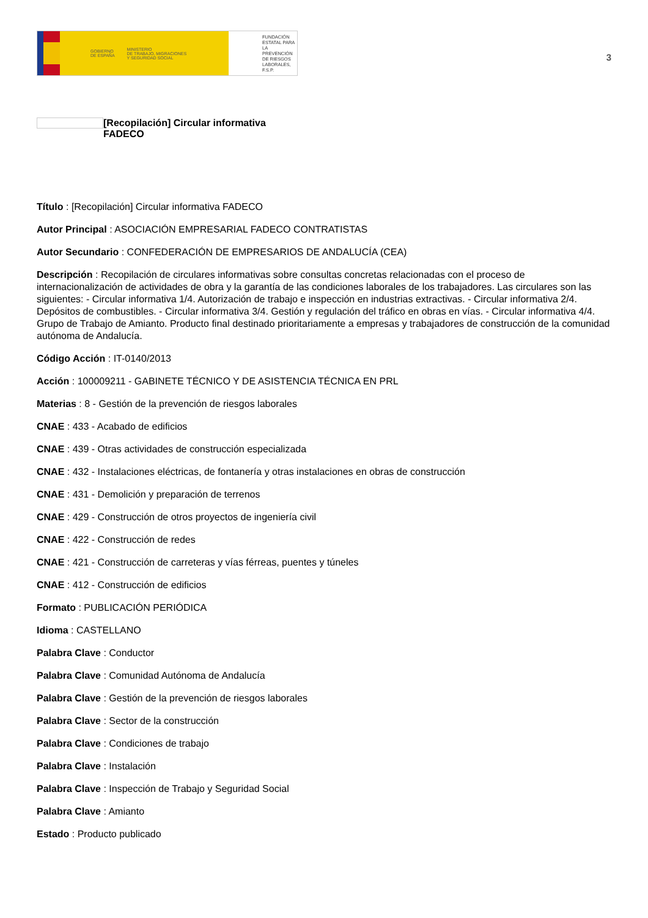GOBIERNO
DE ESPAÑA MINISTERIO
DE TRABAJO, MIGRACIONES
Y SEGURIDAD SOCIAL
FUNDACIÓN
ESTATAL PARA
LA PREVENCIÓN
DE RIESGOS
LABORALES, F.S.P.
3
[Recopilación] Circular informativa
FADECO
Título : [Recopilación] Circular informativa FADECO
Autor Principal : ASOCIACIÓN EMPRESARIAL FADECO CONTRATISTAS
Autor Secundario : CONFEDERACIÓN DE EMPRESARIOS DE ANDALUCÍA (CEA)
Descripción : Recopilación de circulares informativas sobre consultas concretas relacionadas con el proceso de internacionalización de actividades de obra y la garantía de las condiciones laborales de los trabajadores. Las circulares son las siguientes: - Circular informativa 1/4. Autorización de trabajo e inspección en industrias extractivas. - Circular informativa 2/4. Depósitos de combustibles. - Circular informativa 3/4. Gestión y regulación del tráfico en obras en vías. - Circular informativa 4/4. Grupo de Trabajo de Amianto. Producto final destinado prioritariamente a empresas y trabajadores de construcción de la comunidad autónoma de Andalucía.
Código Acción : IT-0140/2013
Acción : 100009211 - GABINETE TÉCNICO Y DE ASISTENCIA TÉCNICA EN PRL
Materias : 8 - Gestión de la prevención de riesgos laborales
CNAE : 433 - Acabado de edificios
CNAE : 439 - Otras actividades de construcción especializada
CNAE : 432 - Instalaciones eléctricas, de fontanería y otras instalaciones en obras de construcción
CNAE : 431 - Demolición y preparación de terrenos
CNAE : 429 - Construcción de otros proyectos de ingeniería civil
CNAE : 422 - Construcción de redes
CNAE : 421 - Construcción de carreteras y vías férreas, puentes y túneles
CNAE : 412 - Construcción de edificios
Formato : PUBLICACIÓN PERIÓDICA
Idioma : CASTELLANO
Palabra Clave : Conductor
Palabra Clave : Comunidad Autónoma de Andalucía
Palabra Clave : Gestión de la prevención de riesgos laborales
Palabra Clave : Sector de la construcción
Palabra Clave : Condiciones de trabajo
Palabra Clave : Instalación
Palabra Clave : Inspección de Trabajo y Seguridad Social
Palabra Clave : Amianto
Estado : Producto publicado